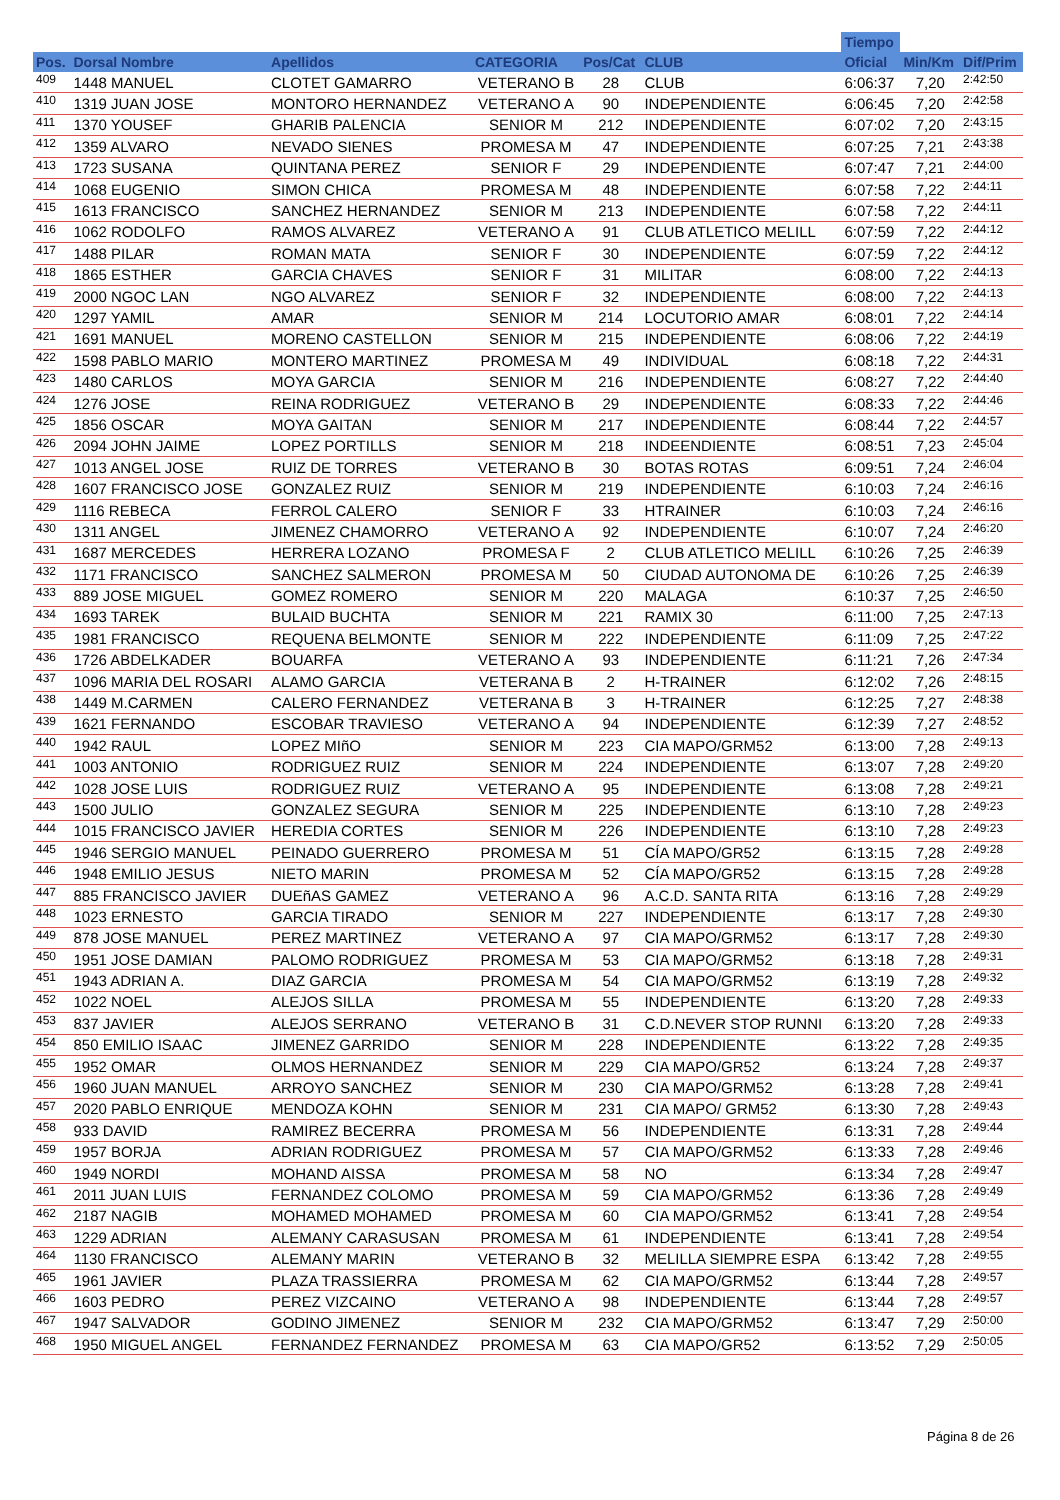| | | | | | | | Tiempo | | |
| --- | --- | --- | --- | --- | --- | --- | --- | --- | --- |
| Pos. | Dorsal Nombre | Apellidos | CATEGORIA | Pos/Cat | CLUB | | Oficial | Min/Km | Dif/Prim |
| 409 | 1448 MANUEL | CLOTET GAMARRO | VETERANO B | 28 | CLUB | | 6:06:37 | 7,20 | 2:42:50 |
| 410 | 1319 JUAN JOSE | MONTORO HERNANDEZ | VETERANO A | 90 | INDEPENDIENTE | | 6:06:45 | 7,20 | 2:42:58 |
| 411 | 1370 YOUSEF | GHARIB PALENCIA | SENIOR M | 212 | INDEPENDIENTE | | 6:07:02 | 7,20 | 2:43:15 |
| 412 | 1359 ALVARO | NEVADO SIENES | PROMESA M | 47 | INDEPENDIENTE | | 6:07:25 | 7,21 | 2:43:38 |
| 413 | 1723 SUSANA | QUINTANA PEREZ | SENIOR F | 29 | INDEPENDIENTE | | 6:07:47 | 7,21 | 2:44:00 |
| 414 | 1068 EUGENIO | SIMON CHICA | PROMESA M | 48 | INDEPENDIENTE | | 6:07:58 | 7,22 | 2:44:11 |
| 415 | 1613 FRANCISCO | SANCHEZ HERNANDEZ | SENIOR M | 213 | INDEPENDIENTE | | 6:07:58 | 7,22 | 2:44:11 |
| 416 | 1062 RODOLFO | RAMOS ALVAREZ | VETERANO A | 91 | CLUB ATLETICO MELILL | | 6:07:59 | 7,22 | 2:44:12 |
| 417 | 1488 PILAR | ROMAN MATA | SENIOR F | 30 | INDEPENDIENTE | | 6:07:59 | 7,22 | 2:44:12 |
| 418 | 1865 ESTHER | GARCIA CHAVES | SENIOR F | 31 | MILITAR | | 6:08:00 | 7,22 | 2:44:13 |
| 419 | 2000 NGOC LAN | NGO ALVAREZ | SENIOR F | 32 | INDEPENDIENTE | | 6:08:00 | 7,22 | 2:44:13 |
| 420 | 1297 YAMIL | AMAR | SENIOR M | 214 | LOCUTORIO AMAR | | 6:08:01 | 7,22 | 2:44:14 |
| 421 | 1691 MANUEL | MORENO CASTELLON | SENIOR M | 215 | INDEPENDIENTE | | 6:08:06 | 7,22 | 2:44:19 |
| 422 | 1598 PABLO MARIO | MONTERO MARTINEZ | PROMESA M | 49 | INDIVIDUAL | | 6:08:18 | 7,22 | 2:44:31 |
| 423 | 1480 CARLOS | MOYA GARCIA | SENIOR M | 216 | INDEPENDIENTE | | 6:08:27 | 7,22 | 2:44:40 |
| 424 | 1276 JOSE | REINA RODRIGUEZ | VETERANO B | 29 | INDEPENDIENTE | | 6:08:33 | 7,22 | 2:44:46 |
| 425 | 1856 OSCAR | MOYA GAITAN | SENIOR M | 217 | INDEPENDIENTE | | 6:08:44 | 7,22 | 2:44:57 |
| 426 | 2094 JOHN JAIME | LOPEZ PORTILLS | SENIOR M | 218 | INDEENDIENTE | | 6:08:51 | 7,23 | 2:45:04 |
| 427 | 1013 ANGEL JOSE | RUIZ DE TORRES | VETERANO B | 30 | BOTAS ROTAS | | 6:09:51 | 7,24 | 2:46:04 |
| 428 | 1607 FRANCISCO JOSE | GONZALEZ RUIZ | SENIOR M | 219 | INDEPENDIENTE | | 6:10:03 | 7,24 | 2:46:16 |
| 429 | 1116 REBECA | FERROL CALERO | SENIOR F | 33 | HTRAINER | | 6:10:03 | 7,24 | 2:46:16 |
| 430 | 1311 ANGEL | JIMENEZ CHAMORRO | VETERANO A | 92 | INDEPENDIENTE | | 6:10:07 | 7,24 | 2:46:20 |
| 431 | 1687 MERCEDES | HERRERA LOZANO | PROMESA F | 2 | CLUB ATLETICO MELILL | | 6:10:26 | 7,25 | 2:46:39 |
| 432 | 1171 FRANCISCO | SANCHEZ SALMERON | PROMESA M | 50 | CIUDAD AUTONOMA DE | | 6:10:26 | 7,25 | 2:46:39 |
| 433 | 889 JOSE MIGUEL | GOMEZ ROMERO | SENIOR M | 220 | MALAGA | | 6:10:37 | 7,25 | 2:46:50 |
| 434 | 1693 TAREK | BULAID BUCHTA | SENIOR M | 221 | RAMIX 30 | | 6:11:00 | 7,25 | 2:47:13 |
| 435 | 1981 FRANCISCO | REQUENA BELMONTE | SENIOR M | 222 | INDEPENDIENTE | | 6:11:09 | 7,25 | 2:47:22 |
| 436 | 1726 ABDELKADER | BOUARFA | VETERANO A | 93 | INDEPENDIENTE | | 6:11:21 | 7,26 | 2:47:34 |
| 437 | 1096 MARIA DEL ROSARI | ALAMO GARCIA | VETERANA B | 2 | H-TRAINER | | 6:12:02 | 7,26 | 2:48:15 |
| 438 | 1449 M.CARMEN | CALERO FERNANDEZ | VETERANA B | 3 | H-TRAINER | | 6:12:25 | 7,27 | 2:48:38 |
| 439 | 1621 FERNANDO | ESCOBAR TRAVIESO | VETERANO A | 94 | INDEPENDIENTE | | 6:12:39 | 7,27 | 2:48:52 |
| 440 | 1942 RAUL | LOPEZ MIñO | SENIOR M | 223 | CIA MAPO/GRM52 | | 6:13:00 | 7,28 | 2:49:13 |
| 441 | 1003 ANTONIO | RODRIGUEZ RUIZ | SENIOR M | 224 | INDEPENDIENTE | | 6:13:07 | 7,28 | 2:49:20 |
| 442 | 1028 JOSE LUIS | RODRIGUEZ RUIZ | VETERANO A | 95 | INDEPENDIENTE | | 6:13:08 | 7,28 | 2:49:21 |
| 443 | 1500 JULIO | GONZALEZ SEGURA | SENIOR M | 225 | INDEPENDIENTE | | 6:13:10 | 7,28 | 2:49:23 |
| 444 | 1015 FRANCISCO JAVIER | HEREDIA CORTES | SENIOR M | 226 | INDEPENDIENTE | | 6:13:10 | 7,28 | 2:49:23 |
| 445 | 1946 SERGIO MANUEL | PEINADO GUERRERO | PROMESA M | 51 | CÍA MAPO/GR52 | | 6:13:15 | 7,28 | 2:49:28 |
| 446 | 1948 EMILIO JESUS | NIETO MARIN | PROMESA M | 52 | CÍA MAPO/GR52 | | 6:13:15 | 7,28 | 2:49:28 |
| 447 | 885 FRANCISCO JAVIER | DUEñAS GAMEZ | VETERANO A | 96 | A.C.D. SANTA RITA | | 6:13:16 | 7,28 | 2:49:29 |
| 448 | 1023 ERNESTO | GARCIA TIRADO | SENIOR M | 227 | INDEPENDIENTE | | 6:13:17 | 7,28 | 2:49:30 |
| 449 | 878 JOSE MANUEL | PEREZ MARTINEZ | VETERANO A | 97 | CIA MAPO/GRM52 | | 6:13:17 | 7,28 | 2:49:30 |
| 450 | 1951 JOSE DAMIAN | PALOMO RODRIGUEZ | PROMESA M | 53 | CIA MAPO/GRM52 | | 6:13:18 | 7,28 | 2:49:31 |
| 451 | 1943 ADRIAN A. | DIAZ GARCIA | PROMESA M | 54 | CIA MAPO/GRM52 | | 6:13:19 | 7,28 | 2:49:32 |
| 452 | 1022 NOEL | ALEJOS SILLA | PROMESA M | 55 | INDEPENDIENTE | | 6:13:20 | 7,28 | 2:49:33 |
| 453 | 837 JAVIER | ALEJOS SERRANO | VETERANO B | 31 | C.D.NEVER STOP RUNNI | | 6:13:20 | 7,28 | 2:49:33 |
| 454 | 850 EMILIO ISAAC | JIMENEZ GARRIDO | SENIOR M | 228 | INDEPENDIENTE | | 6:13:22 | 7,28 | 2:49:35 |
| 455 | 1952 OMAR | OLMOS HERNANDEZ | SENIOR M | 229 | CIA MAPO/GR52 | | 6:13:24 | 7,28 | 2:49:37 |
| 456 | 1960 JUAN MANUEL | ARROYO SANCHEZ | SENIOR M | 230 | CIA MAPO/GRM52 | | 6:13:28 | 7,28 | 2:49:41 |
| 457 | 2020 PABLO ENRIQUE | MENDOZA KOHN | SENIOR M | 231 | CIA MAPO/ GRM52 | | 6:13:30 | 7,28 | 2:49:43 |
| 458 | 933 DAVID | RAMIREZ BECERRA | PROMESA M | 56 | INDEPENDIENTE | | 6:13:31 | 7,28 | 2:49:44 |
| 459 | 1957 BORJA | ADRIAN RODRIGUEZ | PROMESA M | 57 | CIA MAPO/GRM52 | | 6:13:33 | 7,28 | 2:49:46 |
| 460 | 1949 NORDI | MOHAND AISSA | PROMESA M | 58 | NO | | 6:13:34 | 7,28 | 2:49:47 |
| 461 | 2011 JUAN LUIS | FERNANDEZ COLOMO | PROMESA M | 59 | CIA MAPO/GRM52 | | 6:13:36 | 7,28 | 2:49:49 |
| 462 | 2187 NAGIB | MOHAMED MOHAMED | PROMESA M | 60 | CIA MAPO/GRM52 | | 6:13:41 | 7,28 | 2:49:54 |
| 463 | 1229 ADRIAN | ALEMANY CARASUSAN | PROMESA M | 61 | INDEPENDIENTE | | 6:13:41 | 7,28 | 2:49:54 |
| 464 | 1130 FRANCISCO | ALEMANY MARIN | VETERANO B | 32 | MELILLA SIEMPRE ESPA | | 6:13:42 | 7,28 | 2:49:55 |
| 465 | 1961 JAVIER | PLAZA TRASSIERRA | PROMESA M | 62 | CIA MAPO/GRM52 | | 6:13:44 | 7,28 | 2:49:57 |
| 466 | 1603 PEDRO | PEREZ VIZCAINO | VETERANO A | 98 | INDEPENDIENTE | | 6:13:44 | 7,28 | 2:49:57 |
| 467 | 1947 SALVADOR | GODINO JIMENEZ | SENIOR M | 232 | CIA MAPO/GRM52 | | 6:13:47 | 7,29 | 2:50:00 |
| 468 | 1950 MIGUEL ANGEL | FERNANDEZ FERNANDEZ | PROMESA M | 63 | CIA MAPO/GR52 | | 6:13:52 | 7,29 | 2:50:05 |
Página 8 de 26